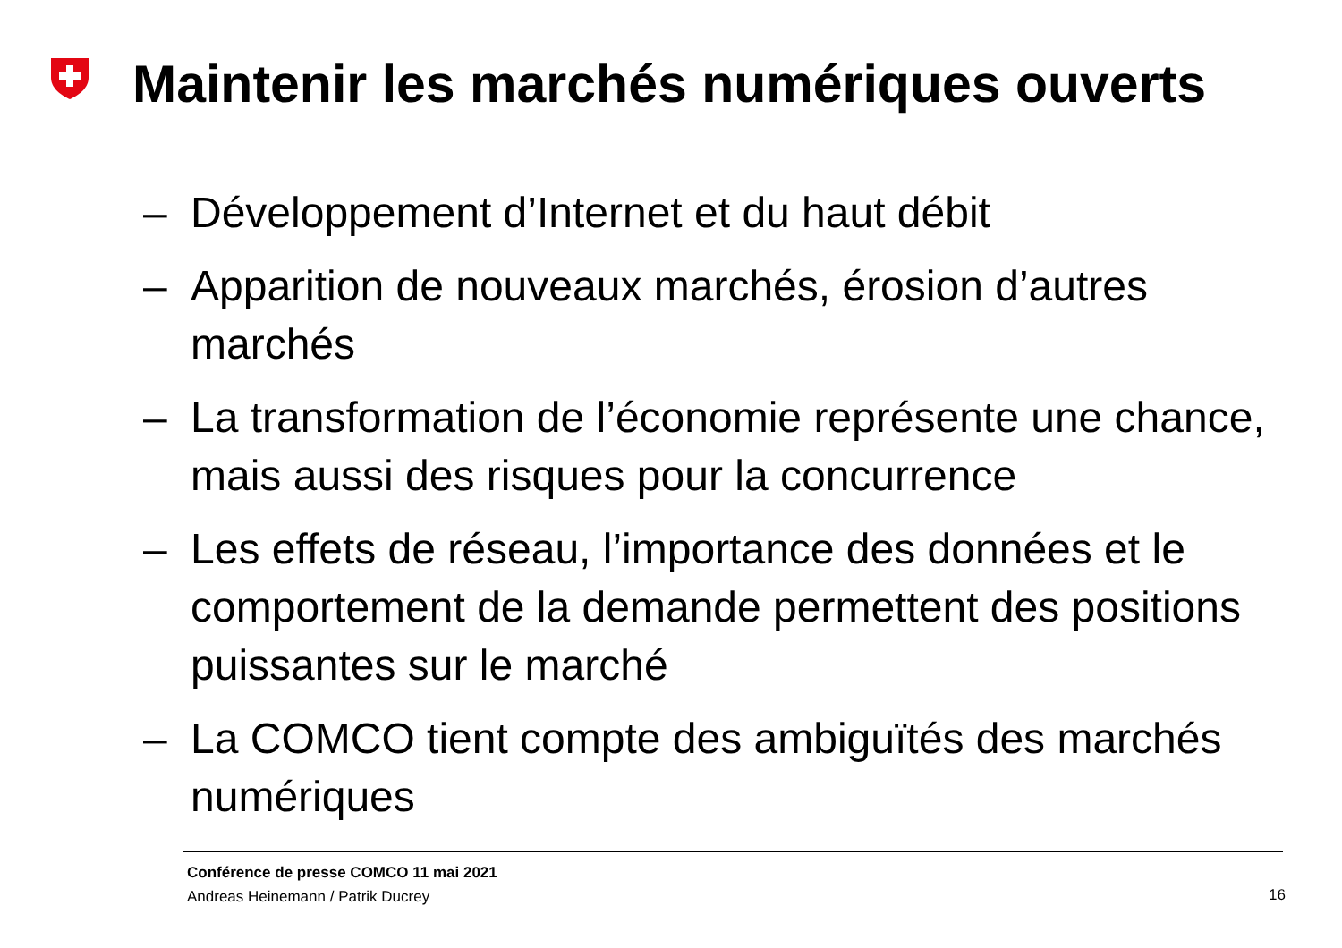Maintenir les marchés numériques ouverts
– Développement d’Internet et du haut débit
– Apparition de nouveaux marchés, érosion d’autres marchés
– La transformation de l’économie représente une chance, mais aussi des risques pour la concurrence
– Les effets de réseau, l’importance des données et le comportement de la demande permettent des positions puissantes sur le marché
– La COMCO tient compte des ambiguïtés des marchés numériques
Conférence de presse COMCO 11 mai 2021
Andreas Heinemann / Patrik Ducrey
16